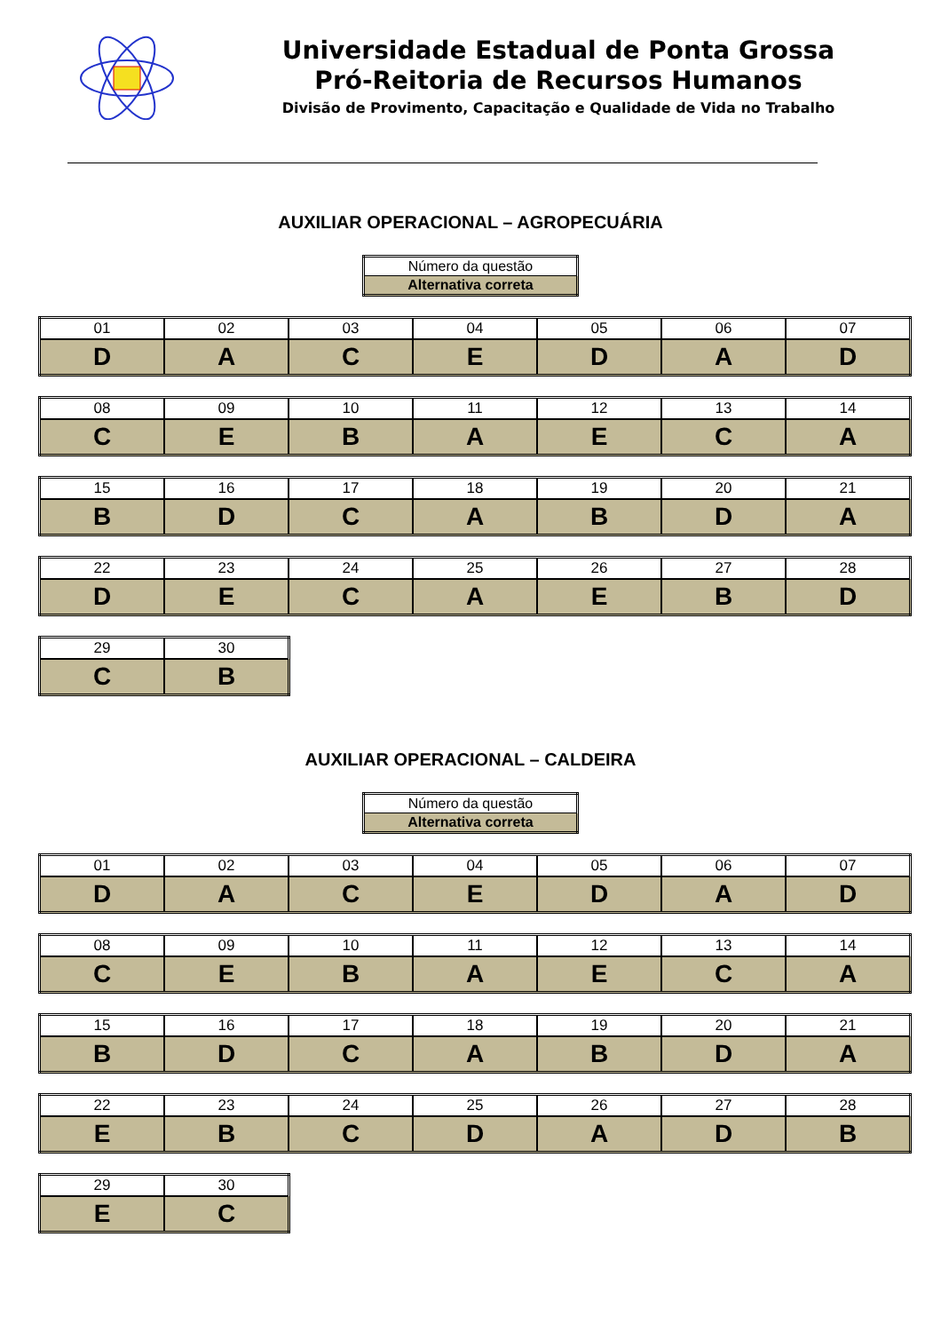Universidade Estadual de Ponta Grossa
Pró-Reitoria de Recursos Humanos
Divisão de Provimento, Capacitação e Qualidade de Vida no Trabalho
AUXILIAR OPERACIONAL – AGROPECUÁRIA
| Número da questão |
| Alternativa correta |
| 01 | 02 | 03 | 04 | 05 | 06 | 07 |
| D | A | C | E | D | A | D |
| 08 | 09 | 10 | 11 | 12 | 13 | 14 |
| C | E | B | A | E | C | A |
| 15 | 16 | 17 | 18 | 19 | 20 | 21 |
| B | D | C | A | B | D | A |
| 22 | 23 | 24 | 25 | 26 | 27 | 28 |
| D | E | C | A | E | B | D |
| 29 | 30 |
| C | B |
AUXILIAR OPERACIONAL – CALDEIRA
| Número da questão |
| Alternativa correta |
| 01 | 02 | 03 | 04 | 05 | 06 | 07 |
| D | A | C | E | D | A | D |
| 08 | 09 | 10 | 11 | 12 | 13 | 14 |
| C | E | B | A | E | C | A |
| 15 | 16 | 17 | 18 | 19 | 20 | 21 |
| B | D | C | A | B | D | A |
| 22 | 23 | 24 | 25 | 26 | 27 | 28 |
| E | B | C | D | A | D | B |
| 29 | 30 |
| E | C |